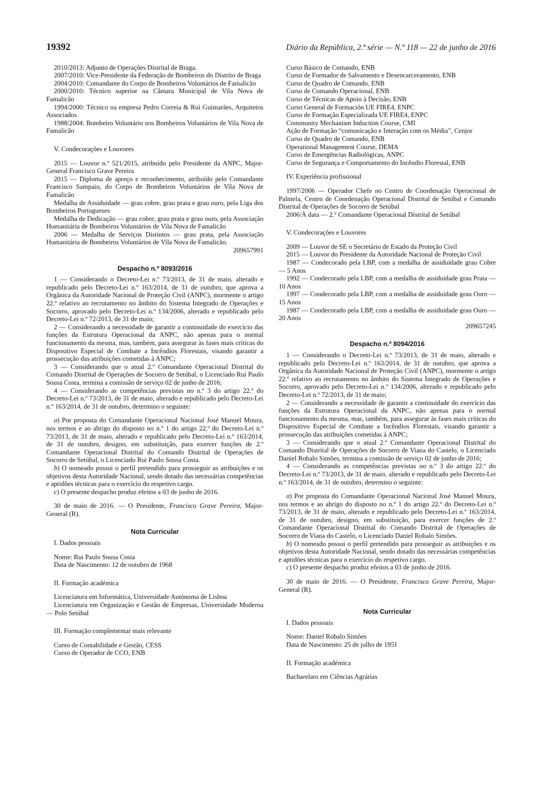19392 Diário da República, 2.ª série — N.º 118 — 22 de junho de 2016
2010/2013: Adjunto de Operações Distrital de Braga.
2007/2010: Vice-Presidente da Federação de Bombeiros do Distrito de Braga
2004/2010: Comandante do Corpo de Bombeiros Voluntários de Famalicão
2000/2010: Técnico superior na Câmara Municipal de Vila Nova de Famalicão
1994/2000: Técnico na empresa Pedro Correia & Rui Guimarães, Arquitetos Associados
1988/2004: Bombeiro Voluntário nos Bombeiros Voluntários de Vila Nova de Famalicão
V. Condecorações e Louvores
2015 — Louvor n.º 521/2015, atribuído pelo Presidente da ANPC, Major-General Francisco Grave Pereira
2015 — Diploma de apreço e reconhecimento, atribuído pelo Comandante Francisco Sampaio, do Corpo de Bombeiros Voluntários de Vila Nova de Famalicão
Medalha de Assiduidade — grau cobre, grau prata e grau ouro, pela Liga dos Bombeiros Portugueses
Medalha de Dedicação — grau cobre, grau prata e grau ouro, pela Associação Humanitária de Bombeiros Voluntários de Vila Nova de Famalicão
2006 — Medalha de Serviços Distintos — grau prata, pela Associação Humanitária de Bombeiros Voluntários de Vila Nova de Famalicão.
209657991
Despacho n.º 8093/2016
1 — Considerando o Decreto-Lei n.º 73/2013, de 31 de maio, alterado e republicado pelo Decreto-Lei n.º 163/2014, de 31 de outubro, que aprova a Orgânica da Autoridade Nacional de Proteção Civil (ANPC), mormente o artigo 22.º relativo ao recrutamento no âmbito do Sistema Integrado de Operações e Socorro, aprovado pelo Decreto-Lei n.º 134/2006, alterado e republicado pelo Decreto-Lei n.º 72/2013, de 31 de maio;
2 — Considerando a necessidade de garantir a continuidade do exercício das funções da Estrutura Operacional da ANPC, não apenas para o normal funcionamento da mesma, mas, também, para assegurar às fases mais críticas do Dispositivo Especial de Combate a Incêndios Florestais, visando garantir a prossecução das atribuições cometidas à ANPC;
3 — Considerando que o atual 2.º Comandante Operacional Distrital do Comando Distrital de Operações de Socorro de Setúbal, o Licenciado Rui Paulo Sousa Costa, termina a comissão de serviço 02 de junho de 2016;
4 — Considerando as competências previstas no n.º 3 do artigo 22.º do Decreto-Lei n.º 73/2013, de 31 de maio, alterado e republicado pelo Decreto-Lei n.º 163/2014, de 31 de outubro, determino o seguinte:
a) Por proposta do Comandante Operacional Nacional José Manuel Moura, nos termos e ao abrigo do disposto no n.º 1 do artigo 22.º do Decreto-Lei n.º 73/2013, de 31 de maio, alterado e republicado pelo Decreto-Lei n.º 163/2014, de 31 de outubro, designo, em substituição, para exercer funções de 2.º Comandante Operacional Distrital do Comando Distrital de Operações de Socorro de Setúbal, o Licenciado Rui Paulo Sousa Costa.
b) O nomeado possui o perfil pretendido para prosseguir as atribuições e os objetivos desta Autoridade Nacional, sendo dotado das necessárias competências e aptidões técnicas para o exercício do respetivo cargo.
c) O presente despacho produz efeitos a 03 de junho de 2016.
30 de maio de 2016. — O Presidente, Francisco Grave Pereira, Major-General (R).
Nota Curricular
I. Dados pessoais
Nome: Rui Paulo Sousa Costa
Data de Nascimento: 12 de outubro de 1968
II. Formação académica
Licenciatura em Informática, Universidade Autónoma de Lisboa
Licenciatura em Organização e Gestão de Empresas, Universidade Moderna — Polo Setúbal
III. Formação complementar mais relevante
Curso de Contabilidade e Gestão, CESS
Curso de Operador de CCO, ENB
Curso Básico de Comando, ENB
Curso de Formador de Salvamento e Desencarceramento, ENB
Curso de Quadro de Comando, ENB
Curso de Comando Operacional, ENB
Curso de Técnicas de Apoio à Decisão, ENB
Curso General de Formación UE FIRE4, ENPC
Curso de Formação Especializada UE FIRE4, ENPC
Community Mechanism Induction Course, CMI
Ação de Formação “comunicação e Interação com os Média”, Cenjor
Curso de Quadro de Comando, ENB
Operational Management Course, DEMA
Curso de Emergências Radiológicas, ANPC
Curso de Segurança e Comportamento do Incêndio Florestal, ENB
IV. Experiência profissional
1997/2006 — Operador Chefe no Centro de Coordenação Operacional de Palmela, Centro de Coordenação Operacional Distrital de Setúbal e Comando Distrital de Operações de Socorro de Setúbal
2006/À data — 2.º Comandante Operacional Distrital de Setúbal
V. Condecorações e Louvores
2009 — Louvor de SE o Secretário de Estado da Proteção Civil
2015 — Louvor do Presidente da Autoridade Nacional de Proteção Civil
1987 — Condecorado pela LBP, com a medalha de assiduidade grau Cobre — 5 Anos
1992 — Condecorado pela LBP, com a medalha de assiduidade grau Prata — 10 Anos
1997 — Condecorado pela LBP, com a medalha de assiduidade grau Ouro — 15 Anos
1987 — Condecorado pela LBP, com a medalha de assiduidade grau Ouro — 20 Anos
209657245
Despacho n.º 8094/2016
1 — Considerando o Decreto-Lei n.º 73/2013, de 31 de maio, alterado e republicado pelo Decreto-Lei n.º 163/2014, de 31 de outubro, que aprova a Orgânica da Autoridade Nacional de Proteção Civil (ANPC), mormente o artigo 22.º relativo ao recrutamento no âmbito do Sistema Integrado de Operações e Socorro, aprovado pelo Decreto-Lei n.º 134/2006, alterado e republicado pelo Decreto-Lei n.º 72/2013, de 31 de maio;
2 — Considerando a necessidade de garantir a continuidade do exercício das funções da Estrutura Operacional da ANPC, não apenas para o normal funcionamento da mesma, mas, também, para assegurar às fases mais críticas do Dispositivo Especial de Combate a Incêndios Florestais, visando garantir a prossecução das atribuições cometidas à ANPC;
3 — Considerando que o atual 2.º Comandante Operacional Distrital do Comando Distrital de Operações de Socorro de Viana do Castelo, o Licenciado Daniel Robalo Simões, termina a comissão de serviço 02 de junho de 2016;
4 — Considerando as competências previstas no n.º 3 do artigo 22.º do Decreto-Lei n.º 73/2013, de 31 de maio, alterado e republicado pelo Decreto-Lei n.º 163/2014, de 31 de outubro, determino o seguinte:
a) Por proposta do Comandante Operacional Nacional José Manuel Moura, nos termos e ao abrigo do disposto no n.º 1 do artigo 22.º do Decreto-Lei n.º 73/2013, de 31 de maio, alterado e republicado pelo Decreto-Lei n.º 163/2014, de 31 de outubro, designo, em substituição, para exercer funções de 2.º Comandante Operacional Distrital do Comando Distrital de Operações de Socorro de Viana do Castelo, o Licenciado Daniel Robalo Simões.
b) O nomeado possui o perfil pretendido para prosseguir as atribuições e os objetivos desta Autoridade Nacional, sendo dotado das necessárias competências e aptidões técnicas para o exercício do respetivo cargo.
c) O presente despacho produz efeitos a 03 de junho de 2016.
30 de maio de 2016. — O Presidente, Francisco Grave Pereira, Major-General (R).
Nota Curricular
I. Dados pessoais
Nome: Daniel Robalo Simões
Data de Nascimento: 25 de julho de 1951
II. Formação académica
Bacharelato em Ciências Agrárias